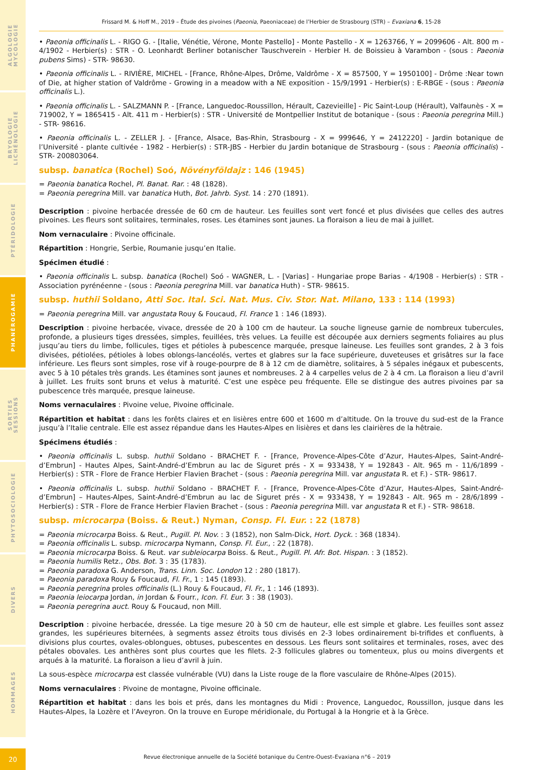ALGOLOGIE
MYCOLOGIE
BRYOLOGIE
LICHÉNOLOGIE
PTÉRIDOLOGIE
PHANÉROGAMIE
SORTIES
SESSIONS
PHYTOSOCIOLOGIE
DIVERS
HOMMAGES
Frissard M. & Hoff M., 2019 – Étude des pivoines (Paeonia, Paeoniaceae) de l’Herbier de Strasbourg (STR) – Evaxiana 6, 15-28
• Paeonia officinalis L. - RIGO G. - [Italie, Vénétie, Vérone, Monte Pastello] - Monte Pastello - X = 1263766, Y = 2099606 - Alt. 800 m - 4/1902 - Herbier(s) : STR - O. Leonhardt Berliner botanischer Tauschverein - Herbier H. de Boissieu à Varambon - (sous : Paeonia pubens Sims) - STR- 98630.
• Paeonia officinalis L. - RIVIÈRE, MICHEL - [France, Rhône-Alpes, Drôme, Valdrôme - X = 857500, Y = 1950100] - Drôme :Near town of Die, at higher station of Valdrôme - Growing in a meadow with a NE exposition - 15/9/1991 - Herbier(s) : E-RBGE - (sous : Paeonia officinalis L.).
• Paeonia officinalis L. - SALZMANN P. - [France, Languedoc-Roussillon, Hérault, Cazevieille] - Pic Saint-Loup (Hérault), Valfaunès - X = 719002, Y = 1865415 - Alt. 411 m - Herbier(s) : STR - Université de Montpellier Institut de botanique - (sous : Paeonia peregrina Mill.) - STR- 98616.
• Paeonia officinalis L. - ZELLER J. - [France, Alsace, Bas-Rhin, Strasbourg - X = 999646, Y = 2412220] - Jardin botanique de l’Université - plante cultivée - 1982 - Herbier(s) : STR-JBS - Herbier du Jardin botanique de Strasbourg - (sous : Paeonia officinalis) - STR- 200803064.
subsp. banatica (Rochel) Soó, Növényföldajz : 146 (1945)
= Paeonia banatica Rochel, Pl. Banat. Rar. : 48 (1828).
= Paeonia peregrina Mill. var banatica Huth, Bot. Jahrb. Syst. 14 : 270 (1891).
Description : pivoine herbacée dressée de 60 cm de hauteur. Les feuilles sont vert foncé et plus divisées que celles des autres pivoines. Les fleurs sont solitaires, terminales, roses. Les étamines sont jaunes. La floraison a lieu de mai à juillet.
Nom vernaculaire : Pivoine officinale.
Répartition : Hongrie, Serbie, Roumanie jusqu’en Italie.
Spécimen étudié :
• Paeonia officinalis L. subsp. banatica (Rochel) Soó - WAGNER, L. - [Varias] - Hungariae prope Barias - 4/1908 - Herbier(s) : STR - Association pyrénéenne - (sous : Paeonia peregrina Mill. var banatica Huth) - STR- 98615.
subsp. huthii Soldano, Atti Soc. Ital. Sci. Nat. Mus. Civ. Stor. Nat. Milano, 133 : 114 (1993)
= Paeonia peregrina Mill. var angustata Rouy & Foucaud, Fl. France 1 : 146 (1893).
Description : pivoine herbacée, vivace, dressée de 20 à 100 cm de hauteur. La souche ligneuse garnie de nombreux tubercules, profonde, a plusieurs tiges dressées, simples, feuillées, très velues. La feuille est découpée aux derniers segments foliaires au plus jusqu’au tiers du limbe, follicules, tiges et pétioles à pubescence marquée, presque laineuse. Les feuilles sont grandes, 2 à 3 fois divisées, pétiolées, pétioles à lobes oblongs-lancéolés, vertes et glabres sur la face supérieure, duveteuses et grisâtres sur la face inférieure. Les fleurs sont simples, rose vif à rouge-pourpre de 8 à 12 cm de diamètre, solitaires, à 5 sépales inégaux et pubescents, avec 5 à 10 pétales très grands. Les étamines sont jaunes et nombreuses. 2 à 4 carpelles velus de 2 à 4 cm. La floraison a lieu d’avril à juillet. Les fruits sont bruns et velus à maturité. C’est une espèce peu fréquente. Elle se distingue des autres pivoines par sa pubescence très marquée, presque laineuse.
Noms vernaculaires : Pivoine velue, Pivoine officinale.
Répartition et habitat : dans les forêts claires et en lisières entre 600 et 1600 m d’altitude. On la trouve du sud-est de la France jusqu’à l’Italie centrale. Elle est assez répandue dans les Hautes-Alpes en lisières et dans les clairières de la hêtraie.
Spécimens étudiés :
• Paeonia officinalis L. subsp. huthii Soldano - BRACHET F. - [France, Provence-Alpes-Côte d’Azur, Hautes-Alpes, Saint-André-d’Embrun] - Hautes Alpes, Saint-André-d’Embrun au lac de Siguret prés - X = 933438, Y = 192843 - Alt. 965 m - 11/6/1899 - Herbier(s) : STR - Flore de France Herbier Flavien Brachet - (sous : Paeonia peregrina Mill. var angustata R. et F.) - STR- 98617.
• Paeonia officinalis L. subsp. huthii Soldano - BRACHET F. - [France, Provence-Alpes-Côte d’Azur, Hautes-Alpes, Saint-André-d’Embrun] – Hautes-Alpes, Saint-André-d’Embrun au lac de Siguret prés - X = 933438, Y = 192843 - Alt. 965 m - 28/6/1899 - Herbier(s) : STR - Flore de France Herbier Flavien Brachet - (sous : Paeonia peregrina Mill. var angustata R et F.) - STR- 98618.
subsp. microcarpa (Boiss. & Reut.) Nyman, Consp. Fl. Eur. : 22 (1878)
= Paeonia microcarpa Boiss. & Reut., Pugill. Pl. Nov. : 3 (1852), non Salm-Dick, Hort. Dyck. : 368 (1834).
= Paeonia officinalis L. subsp. microcarpa Nymann, Consp. Fl. Eur., : 22 (1878).
= Paeonia microcarpa Boiss. & Reut. var subleiocarpa Boiss. & Reut., Pugill. Pl. Afr. Bot. Hispan. : 3 (1852).
= Paeonia humilis Retz., Obs. Bot. 3 : 35 (1783).
= Paeonia paradoxa G. Anderson, Trans. Linn. Soc. London 12 : 280 (1817).
= Paeonia paradoxa Rouy & Foucaud, Fl. Fr., 1 : 145 (1893).
= Paeonia peregrina proles officinalis (L.) Rouy & Foucaud, Fl. Fr., 1 : 146 (1893).
= Paeonia leiocarpa Jordan, in Jordan & Fourr., Icon. Fl. Eur. 3 : 38 (1903).
= Paeonia peregrina auct. Rouy & Foucaud, non Mill.
Description : pivoine herbacée, dressée. La tige mesure 20 à 50 cm de hauteur, elle est simple et glabre. Les feuilles sont assez grandes, les supérieures biternées, à segments assez étroits tous divisés en 2-3 lobes ordinairement bi-trifides et confluents, à divisions plus courtes, ovales-oblongues, obtuses, pubescentes en dessous. Les fleurs sont solitaires et terminales, roses, avec des pétales obovales. Les anthères sont plus courtes que les filets. 2-3 follicules glabres ou tomenteux, plus ou moins divergents et arqués à la maturité. La floraison a lieu d’avril à juin.
La sous-espèce microcarpa est classée vulnérable (VU) dans la Liste rouge de la flore vasculaire de Rhône-Alpes (2015).
Noms vernaculaires : Pivoine de montagne, Pivoine officinale.
Répartition et habitat : dans les bois et prés, dans les montagnes du Midi : Provence, Languedoc, Roussillon, jusque dans les Hautes-Alpes, la Lozère et l’Aveyron. On la trouve en Europe méridionale, du Portugal à la Hongrie et à la Grèce.
20
Revue électronique annuelle de la Société botanique du Centre-Ouest–Evaxiana n°6 – 2019